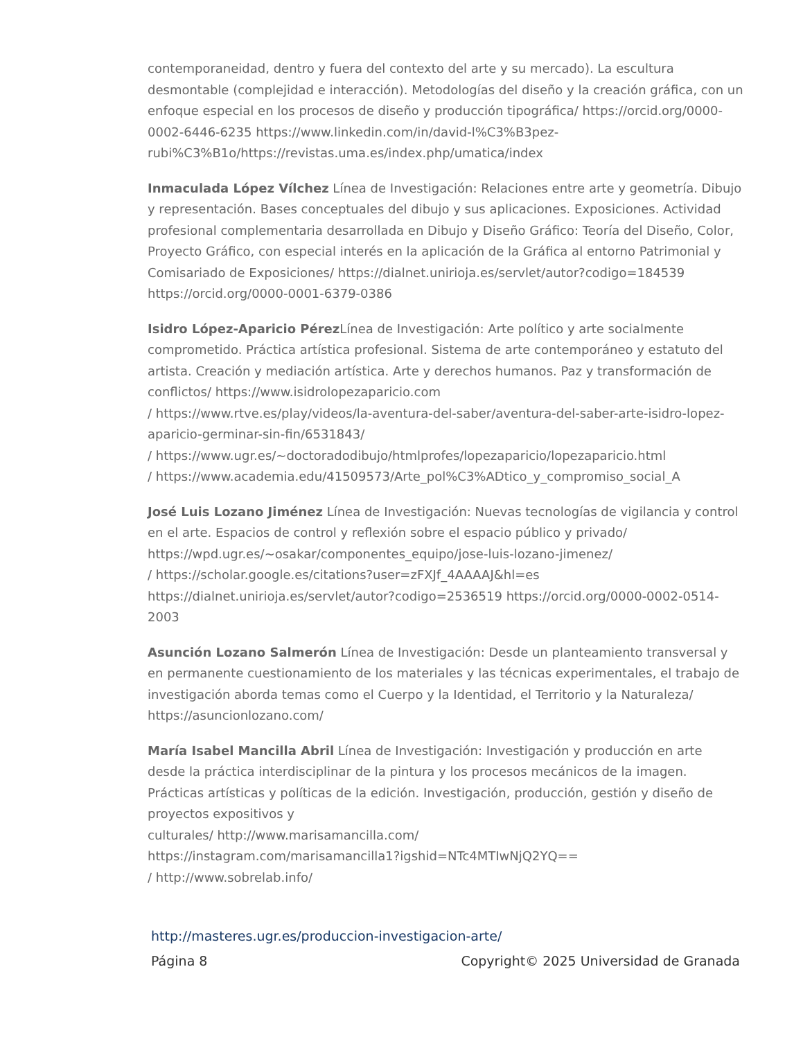contemporaneidad, dentro y fuera del contexto del arte y su mercado). La escultura desmontable (complejidad e interacción). Metodologías del diseño y la creación gráfica, con un enfoque especial en los procesos de diseño y producción tipográfica/ https://orcid.org/0000-0002-6446-6235 https://www.linkedin.com/in/david-l%C3%B3pez-rubi%C3%B1o/https://revistas.uma.es/index.php/umatica/index
Inmaculada López Vílchez Línea de Investigación: Relaciones entre arte y geometría. Dibujo y representación. Bases conceptuales del dibujo y sus aplicaciones. Exposiciones. Actividad profesional complementaria desarrollada en Dibujo y Diseño Gráfico: Teoría del Diseño, Color, Proyecto Gráfico, con especial interés en la aplicación de la Gráfica al entorno Patrimonial y Comisariado de Exposiciones/ https://dialnet.unirioja.es/servlet/autor?codigo=184539
https://orcid.org/0000-0001-6379-0386
Isidro López-Aparicio Pérez Línea de Investigación: Arte político y arte socialmente comprometido. Práctica artística profesional. Sistema de arte contemporáneo y estatuto del artista. Creación y mediación artística. Arte y derechos humanos. Paz y transformación de conflictos/ https://www.isidrolopezaparicio.com
/ https://www.rtve.es/play/videos/la-aventura-del-saber/aventura-del-saber-arte-isidro-lopez- aparicio-germinar-sin-fin/6531843/
/ https://www.ugr.es/~doctoradodibujo/htmlprofes/lopezaparicio/lopezaparicio.html
/ https://www.academia.edu/41509573/Arte_pol%C3%ADtico_y_compromiso_social_A
José Luis Lozano Jiménez Línea de Investigación: Nuevas tecnologías de vigilancia y control en el arte. Espacios de control y reflexión sobre el espacio público y privado/ https://wpd.ugr.es/~osakar/componentes_equipo/jose-luis-lozano-jimenez/
/ https://scholar.google.es/citations?user=zFXJf_4AAAAJ&hl=es
https://dialnet.unirioja.es/servlet/autor?codigo=2536519 https://orcid.org/0000-0002-0514-2003
Asunción Lozano Salmerón Línea de Investigación: Desde un planteamiento transversal y en permanente cuestionamiento de los materiales y las técnicas experimentales, el trabajo de investigación aborda temas como el Cuerpo y la Identidad, el Territorio y la Naturaleza/ https://asuncionlozano.com/
María Isabel Mancilla Abril Línea de Investigación: Investigación y producción en arte desde la práctica interdisciplinar de la pintura y los procesos mecánicos de la imagen. Prácticas artísticas y políticas de la edición. Investigación, producción, gestión y diseño de proyectos expositivos y
culturales/ http://www.marisamancilla.com/
https://instagram.com/marisamancilla1?igshid=NTc4MTIwNjQ2YQ==
/ http://www.sobrelab.info/
http://masteres.ugr.es/produccion-investigacion-arte/
Página 8 Copyright© 2025 Universidad de Granada